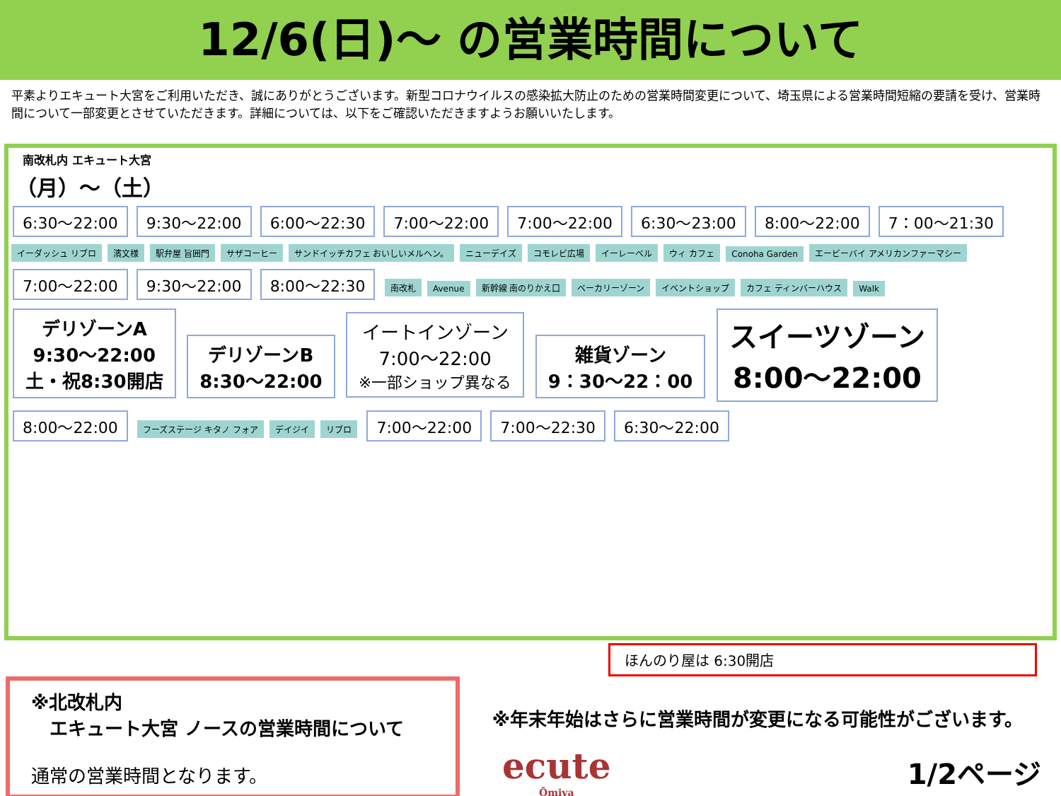12/6(日)～ の営業時間について
平素よりエキュート大宮をご利用いただき、誠にありがとうございます。新型コロナウイルスの感染拡大防止のための営業時間変更について、埼玉県による営業時間短縮の要請を受け、営業時間について一部変更とさせていただきます。詳細については、以下をご確認いただきますようお願いいたします。
南改札内 エキュート大宮
（月）～（土）
6:30～22:00 9:30～22:00 6:00～22:30 7:00～22:00 7:00～22:00 6:30～23:00 8:00～22:00 7：00～21:30
イーダッシュ リブロ 濱文様 駅弁屋 旨囲門 サザコーヒー サンドイッチカフェ おいしいメルヘン。 ニューデイズ コモレビ広場 イーレーベル ウィ カフェ Conoha Garden エービーバイ アメリカンファーマシー
7:00～22:00 9:30～22:00 8:00～22:30 南改札 Avenue 新幹線 南のりかえ口 ベーカリーゾーン イベントショップ カフェ ティンバーハウス Walk
デリゾーンA
9:30～22:00
土・祝8:30開店 デリゾーンB
8:30～22:00 イートインゾーン
7:00～22:00
※一部ショップ異なる 雑貨ゾーン
9：30～22：00 スイーツゾーン
8:00～22:00
8:00～22:00 フーズステージ キタノ フォア デイジイ リブロ 7:00～22:00 7:00～22:30 6:30～22:00
ほんのり屋は 6:30開店
※北改札内
　エキュート大宮 ノースの営業時間について
通常の営業時間となります。
※年末年始はさらに営業時間が変更になる可能性がございます。
ecute
Ōmiya
1/2ページ